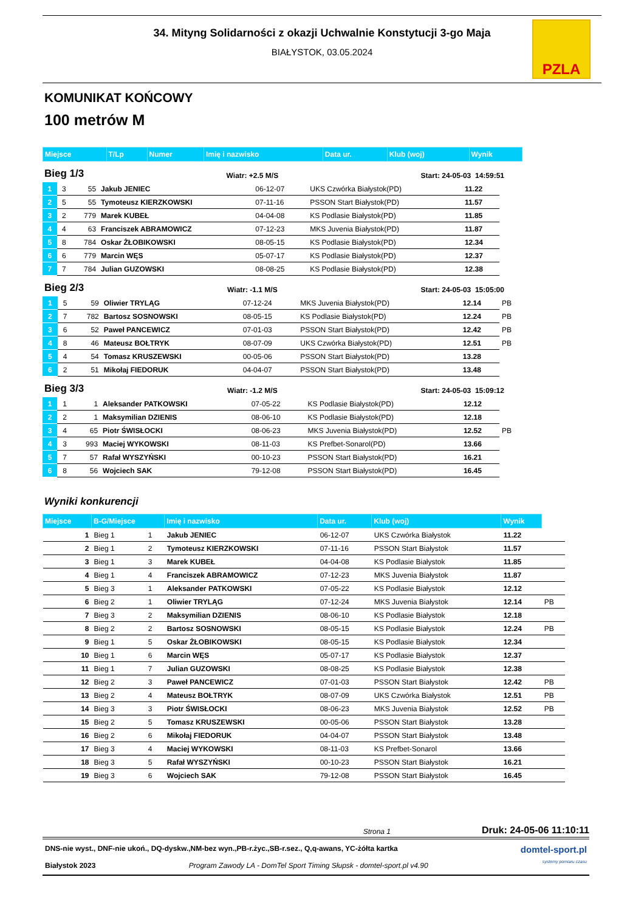34. Mityng Solidarności z okazji Uchwalnie Konstytucji 3-go Maja
BIAŁYSTOK, 03.05.2024
PZLA
KOMUNIKAT KOŃCOWY
100 metrów M
| Miejsce | T/Lp | Numer | Imię i nazwisko | Data ur. | Klub (woj) | Wynik |
| --- | --- | --- | --- | --- | --- | --- |
Bieg 1/3 Wiatr: +2.5 M/S Start: 24-05-03 14:59:51
| 1 | 3 | 55 | Jakub JENIEC | 06-12-07 | UKS Czwórka Białystok(PD) | 11.22 | |
| 2 | 5 | 55 | Tymoteusz KIERZKOWSKI | 07-11-16 | PSSON Start Białystok(PD) | 11.57 | |
| 3 | 2 | 779 | Marek KUBEŁ | 04-04-08 | KS Podlasie Białystok(PD) | 11.85 | |
| 4 | 4 | 63 | Franciszek ABRAMOWICZ | 07-12-23 | MKS Juvenia Białystok(PD) | 11.87 | |
| 5 | 8 | 784 | Oskar ŻŁOBIKOWSKI | 08-05-15 | KS Podlasie Białystok(PD) | 12.34 | |
| 6 | 6 | 779 | Marcin WĘS | 05-07-17 | KS Podlasie Białystok(PD) | 12.37 | |
| 7 | 7 | 784 | Julian GUZOWSKI | 08-08-25 | KS Podlasie Białystok(PD) | 12.38 | |
Bieg 2/3 Wiatr: -1.1 M/S Start: 24-05-03 15:05:00
| 1 | 5 | 59 | Oliwier TRYLĄG | 07-12-24 | MKS Juvenia Białystok(PD) | 12.14 | PB |
| 2 | 7 | 782 | Bartosz SOSNOWSKI | 08-05-15 | KS Podlasie Białystok(PD) | 12.24 | PB |
| 3 | 6 | 52 | Paweł PANCEWICZ | 07-01-03 | PSSON Start Białystok(PD) | 12.42 | PB |
| 4 | 8 | 46 | Mateusz BOŁTRYK | 08-07-09 | UKS Czwórka Białystok(PD) | 12.51 | PB |
| 5 | 4 | 54 | Tomasz KRUSZEWSKI | 00-05-06 | PSSON Start Białystok(PD) | 13.28 | |
| 6 | 2 | 51 | Mikołaj FIEDORUK | 04-04-07 | PSSON Start Białystok(PD) | 13.48 | |
Bieg 3/3 Wiatr: -1.2 M/S Start: 24-05-03 15:09:12
| 1 | 1 | 1 | Aleksander PATKOWSKI | 07-05-22 | KS Podlasie Białystok(PD) | 12.12 | |
| 2 | 2 | 1 | Maksymilian DZIENIS | 08-06-10 | KS Podlasie Białystok(PD) | 12.18 | |
| 3 | 4 | 65 | Piotr ŚWISŁOCKI | 08-06-23 | MKS Juvenia Białystok(PD) | 12.52 | PB |
| 4 | 3 | 993 | Maciej WYKOWSKI | 08-11-03 | KS Prefbet-Sonarol(PD) | 13.66 | |
| 5 | 7 | 57 | Rafał WYSZYŃSKI | 00-10-23 | PSSON Start Białystok(PD) | 16.21 | |
| 6 | 8 | 56 | Wojciech SAK | 79-12-08 | PSSON Start Białystok(PD) | 16.45 | |
Wyniki konkurencji
| Miejsce | B-G/Miejsce | | Imię i nazwisko | Data ur. | Klub (woj) | Wynik | |
| --- | --- | --- | --- | --- | --- | --- | --- |
| 1 | Bieg 1 | 1 | Jakub JENIEC | 06-12-07 | UKS Czwórka Białystok | 11.22 | |
| 2 | Bieg 1 | 2 | Tymoteusz KIERZKOWSKI | 07-11-16 | PSSON Start Białystok | 11.57 | |
| 3 | Bieg 1 | 3 | Marek KUBEŁ | 04-04-08 | KS Podlasie Białystok | 11.85 | |
| 4 | Bieg 1 | 4 | Franciszek ABRAMOWICZ | 07-12-23 | MKS Juvenia Białystok | 11.87 | |
| 5 | Bieg 3 | 1 | Aleksander PATKOWSKI | 07-05-22 | KS Podlasie Białystok | 12.12 | |
| 6 | Bieg 2 | 1 | Oliwier TRYLĄG | 07-12-24 | MKS Juvenia Białystok | 12.14 | PB |
| 7 | Bieg 3 | 2 | Maksymilian DZIENIS | 08-06-10 | KS Podlasie Białystok | 12.18 | |
| 8 | Bieg 2 | 2 | Bartosz SOSNOWSKI | 08-05-15 | KS Podlasie Białystok | 12.24 | PB |
| 9 | Bieg 1 | 5 | Oskar ŻŁOBIKOWSKI | 08-05-15 | KS Podlasie Białystok | 12.34 | |
| 10 | Bieg 1 | 6 | Marcin WĘS | 05-07-17 | KS Podlasie Białystok | 12.37 | |
| 11 | Bieg 1 | 7 | Julian GUZOWSKI | 08-08-25 | KS Podlasie Białystok | 12.38 | |
| 12 | Bieg 2 | 3 | Paweł PANCEWICZ | 07-01-03 | PSSON Start Białystok | 12.42 | PB |
| 13 | Bieg 2 | 4 | Mateusz BOŁTRYK | 08-07-09 | UKS Czwórka Białystok | 12.51 | PB |
| 14 | Bieg 3 | 3 | Piotr ŚWISŁOCKI | 08-06-23 | MKS Juvenia Białystok | 12.52 | PB |
| 15 | Bieg 2 | 5 | Tomasz KRUSZEWSKI | 00-05-06 | PSSON Start Białystok | 13.28 | |
| 16 | Bieg 2 | 6 | Mikołaj FIEDORUK | 04-04-07 | PSSON Start Białystok | 13.48 | |
| 17 | Bieg 3 | 4 | Maciej WYKOWSKI | 08-11-03 | KS Prefbet-Sonarol | 13.66 | |
| 18 | Bieg 3 | 5 | Rafał WYSZYŃSKI | 00-10-23 | PSSON Start Białystok | 16.21 | |
| 19 | Bieg 3 | 6 | Wojciech SAK | 79-12-08 | PSSON Start Białystok | 16.45 | |
Strona 1 Druk: 24-05-06 11:10:11
DNS-nie wyst., DNF-nie ukoń., DQ-dyskw.,NM-bez wyn.,PB-r.życ.,SB-r.sez., Q,q-awans, YC-żółta kartka
Białystok 2023 Program Zawody LA - DomTel Sport Timing Słupsk - domtel-sport.pl v4.90
domtel-sport.pl
systemy pomiaru czasu